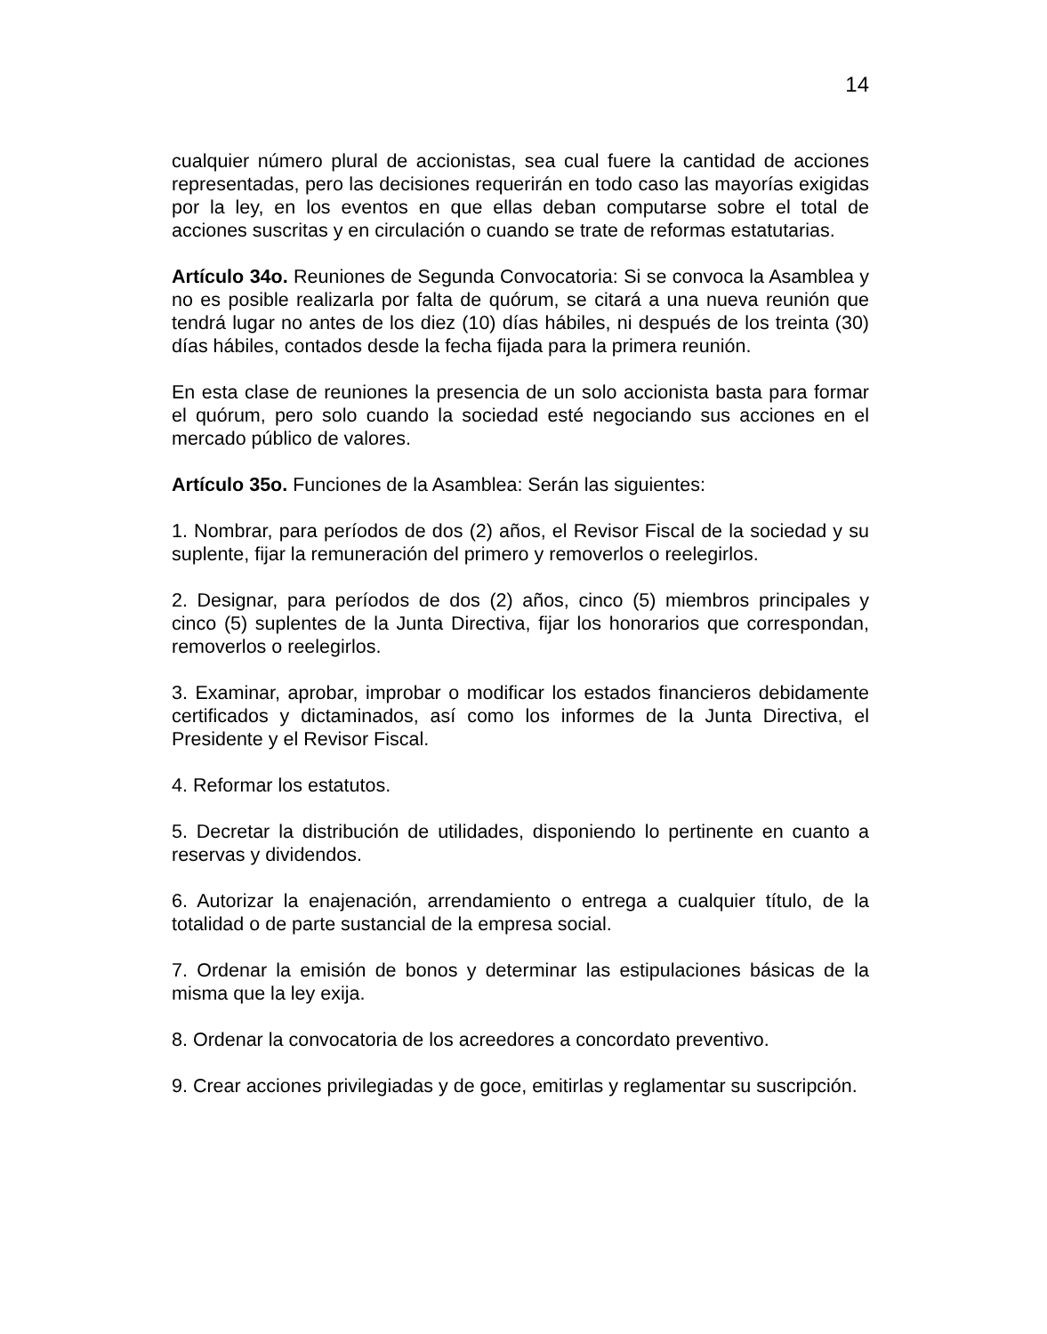14
cualquier número plural de accionistas, sea cual fuere la cantidad de acciones representadas, pero las decisiones requerirán en todo caso las mayorías exigidas por la ley, en los eventos en que ellas deban computarse sobre el total de acciones suscritas y en circulación o cuando se trate de reformas estatutarias.
Artículo 34o. Reuniones de Segunda Convocatoria: Si se convoca la Asamblea y no es posible realizarla por falta de quórum, se citará a una nueva reunión que tendrá lugar no antes de los diez (10) días hábiles, ni después de los treinta (30) días hábiles, contados desde la fecha fijada para la primera reunión.
En esta clase de reuniones la presencia de un solo accionista basta para formar el quórum, pero solo cuando la sociedad esté negociando sus acciones en el mercado público de valores.
Artículo 35o. Funciones de la Asamblea: Serán las siguientes:
1. Nombrar, para períodos de dos (2) años, el Revisor Fiscal de la sociedad y su suplente, fijar la remuneración del primero y removerlos o reelegirlos.
2. Designar, para períodos de dos (2) años, cinco (5) miembros principales y cinco (5) suplentes de la Junta Directiva, fijar los honorarios que correspondan, removerlos o reelegirlos.
3. Examinar, aprobar, improbar o modificar los estados financieros debidamente certificados y dictaminados, así como los informes de la Junta Directiva, el Presidente y el Revisor Fiscal.
4. Reformar los estatutos.
5. Decretar la distribución de utilidades, disponiendo lo pertinente en cuanto a reservas y dividendos.
6. Autorizar la enajenación, arrendamiento o entrega a cualquier título, de la totalidad o de parte sustancial de la empresa social.
7. Ordenar la emisión de bonos y determinar las estipulaciones básicas de la misma que la ley exija.
8. Ordenar la convocatoria de los acreedores a concordato preventivo.
9. Crear acciones privilegiadas y de goce, emitirlas y reglamentar su suscripción.